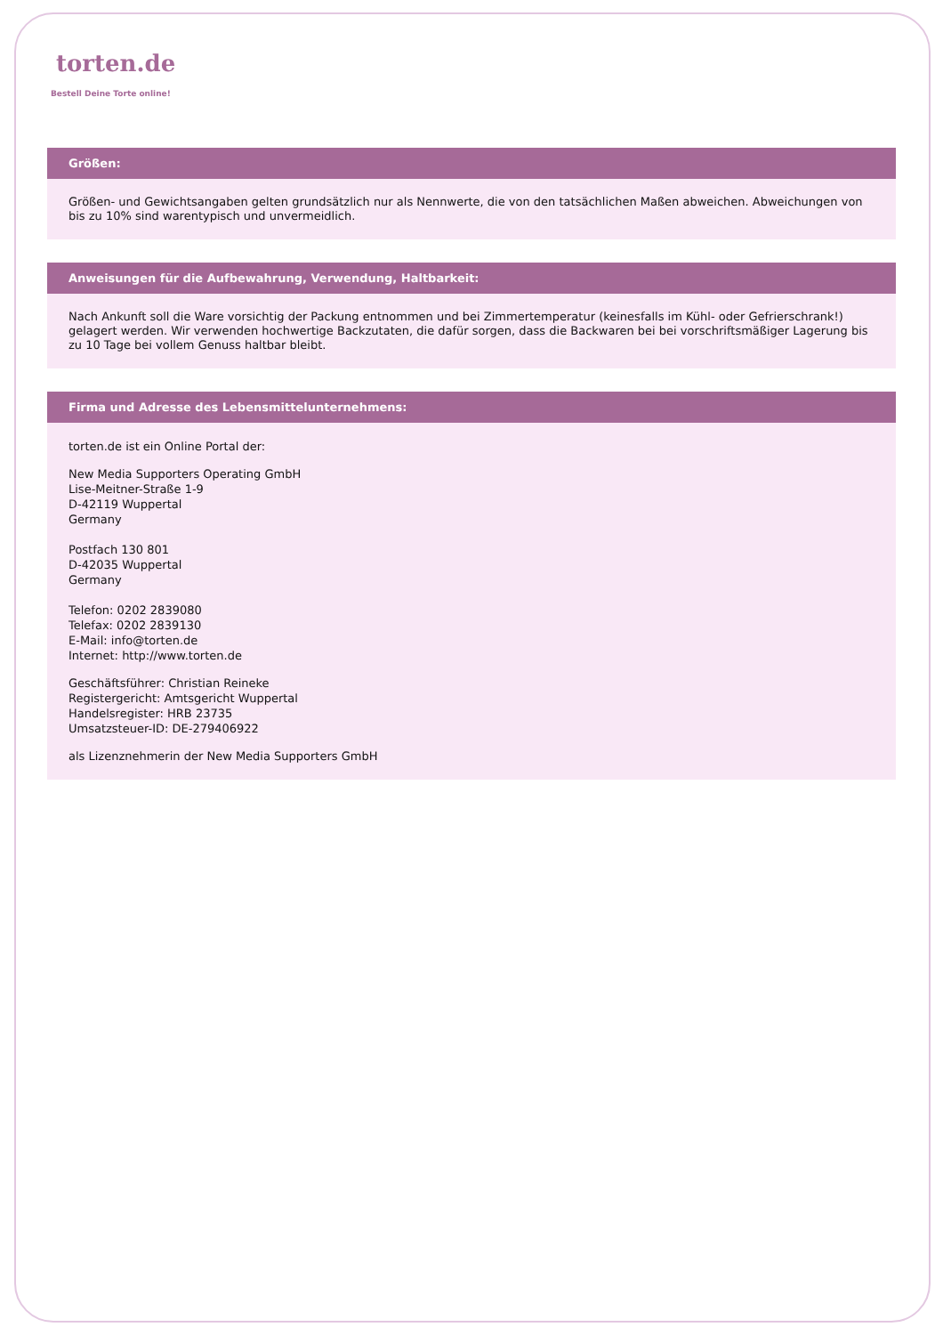torten.de
Bestell Deine Torte online!
Größen:
Größen- und Gewichtsangaben gelten grundsätzlich nur als Nennwerte, die von den tatsächlichen Maßen abweichen. Abweichungen von bis zu 10% sind warentypisch und unvermeidlich.
Anweisungen für die Aufbewahrung, Verwendung, Haltbarkeit:
Nach Ankunft soll die Ware vorsichtig der Packung entnommen und bei Zimmertemperatur (keinesfalls im Kühl- oder Gefrierschrank!) gelagert werden. Wir verwenden hochwertige Backzutaten, die dafür sorgen, dass die Backwaren bei bei vorschriftsmäßiger Lagerung bis zu 10 Tage bei vollem Genuss haltbar bleibt.
Firma und Adresse des Lebensmittelunternehmens:
torten.de ist ein Online Portal der:
New Media Supporters Operating GmbH
Lise-Meitner-Straße 1-9
D-42119 Wuppertal
Germany
Postfach 130 801
D-42035 Wuppertal
Germany
Telefon: 0202 2839080
Telefax: 0202 2839130
E-Mail: info@torten.de
Internet: http://www.torten.de
Geschäftsführer: Christian Reineke
Registergericht: Amtsgericht Wuppertal
Handelsregister: HRB 23735
Umsatzsteuer-ID: DE-279406922
als Lizenznehmerin der New Media Supporters GmbH